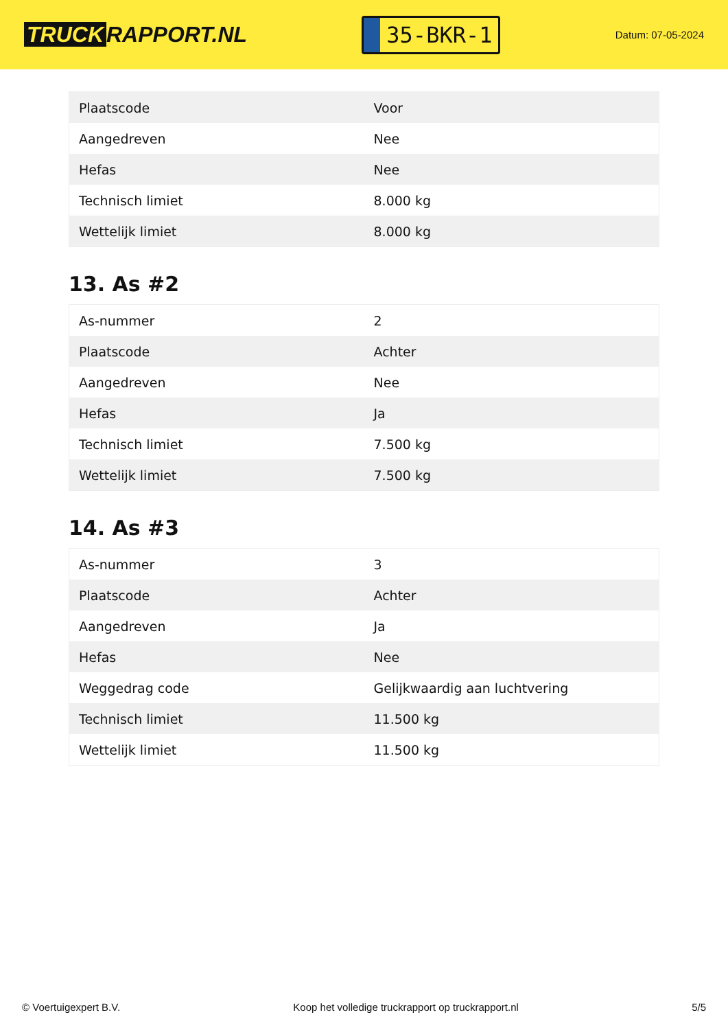TRUCK RAPPORT.NL
35-BKR-1
Datum: 07-05-2024
| Plaatscode | Voor |
| Aangedreven | Nee |
| Hefas | Nee |
| Technisch limiet | 8.000 kg |
| Wettelijk limiet | 8.000 kg |
13. As #2
| As-nummer | 2 |
| Plaatscode | Achter |
| Aangedreven | Nee |
| Hefas | Ja |
| Technisch limiet | 7.500 kg |
| Wettelijk limiet | 7.500 kg |
14. As #3
| As-nummer | 3 |
| Plaatscode | Achter |
| Aangedreven | Ja |
| Hefas | Nee |
| Weggedrag code | Gelijkwaardig aan luchtvering |
| Technisch limiet | 11.500 kg |
| Wettelijk limiet | 11.500 kg |
© Voertuigexpert B.V. Koop het volledige truckrapport op truckrapport.nl 5/5